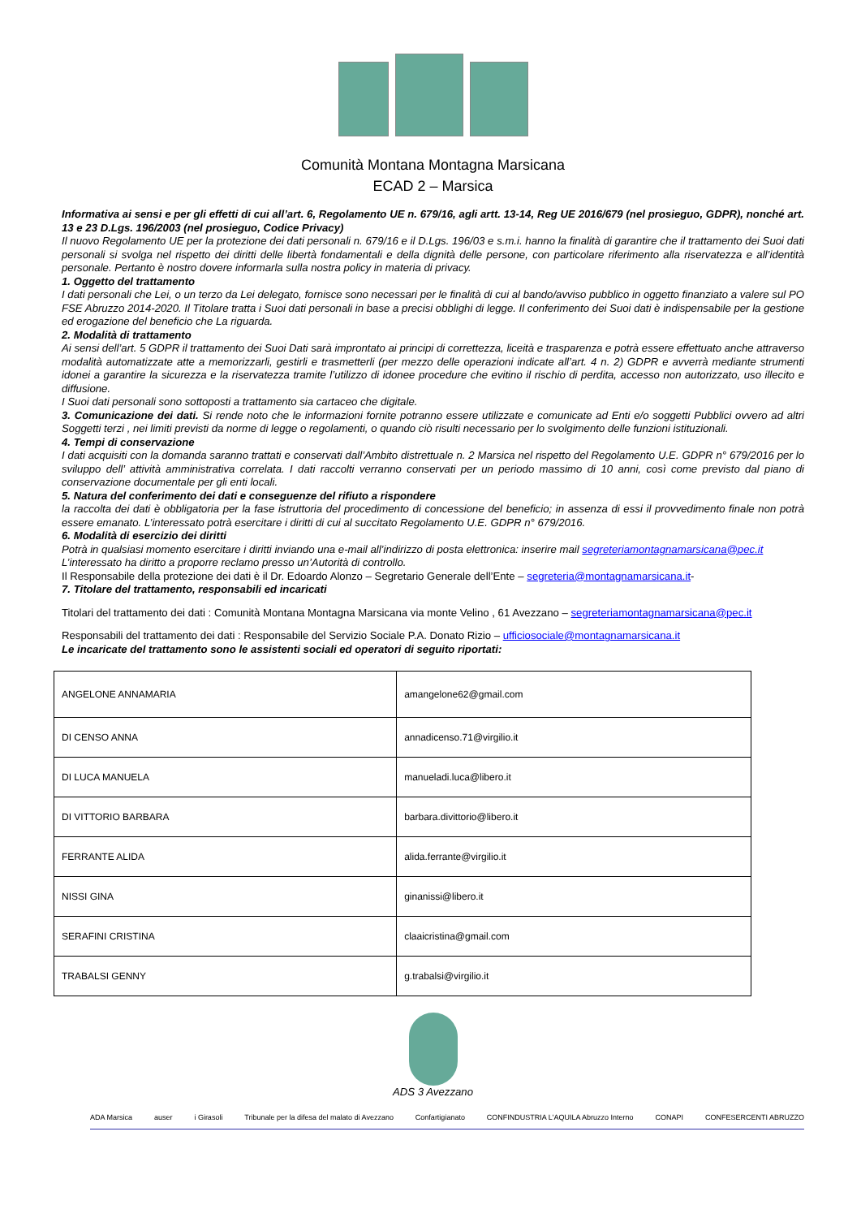Comunità Montana Montagna Marsicana
ECAD 2 – Marsica
Informativa ai sensi e per gli effetti di cui all’art. 6, Regolamento UE n. 679/16, agli artt. 13-14, Reg UE 2016/679 (nel prosieguo, GDPR), nonché art. 13 e 23 D.Lgs. 196/2003 (nel prosieguo, Codice Privacy)
Il nuovo Regolamento UE per la protezione dei dati personali n. 679/16 e il D.Lgs. 196/03 e s.m.i. hanno la finalità di garantire che il trattamento dei Suoi dati personali si svolga nel rispetto dei diritti delle libertà fondamentali e della dignità delle persone, con particolare riferimento alla riservatezza e all’identità personale. Pertanto è nostro dovere informarla sulla nostra policy in materia di privacy.
1. Oggetto del trattamento
I dati personali che Lei, o un terzo da Lei delegato, fornisce sono necessari per le finalità di cui al bando/avviso pubblico in oggetto finanziato a valere sul PO FSE Abruzzo 2014-2020. Il Titolare tratta i Suoi dati personali in base a precisi obblighi di legge. Il conferimento dei Suoi dati è indispensabile per la gestione ed erogazione del beneficio che La riguarda.
2. Modalità di trattamento
Ai sensi dell’art. 5 GDPR il trattamento dei Suoi Dati sarà improntato ai principi di correttezza, liceità e trasparenza e potrà essere effettuato anche attraverso modalità automatizzate atte a memorizzarli, gestirli e trasmetterli (per mezzo delle operazioni indicate all’art. 4 n. 2) GDPR e avverrà mediante strumenti idonei a garantire la sicurezza e la riservatezza tramite l’utilizzo di idonee procedure che evitino il rischio di perdita, accesso non autorizzato, uso illecito e diffusione.
I Suoi dati personali sono sottoposti a trattamento sia cartaceo che digitale.
3. Comunicazione dei dati. Si rende noto che le informazioni fornite potranno essere utilizzate e comunicate ad Enti e/o soggetti Pubblici ovvero ad altri Soggetti terzi , nei limiti previsti da norme di legge o regolamenti, o quando ciò risulti necessario per lo svolgimento delle funzioni istituzionali.
4. Tempi di conservazione
I dati acquisiti con la domanda saranno trattati e conservati dall’Ambito distrettuale n. 2 Marsica nel rispetto del Regolamento U.E. GDPR n° 679/2016 per lo sviluppo dell’ attività amministrativa correlata. I dati raccolti verranno conservati per un periodo massimo di 10 anni, così come previsto dal piano di conservazione documentale per gli enti locali.
5. Natura del conferimento dei dati e conseguenze del rifiuto a rispondere
la raccolta dei dati è obbligatoria per la fase istruttoria del procedimento di concessione del beneficio; in assenza di essi il provvedimento finale non potrà essere emanato. L’interessato potrà esercitare i diritti di cui al succitato Regolamento U.E. GDPR n° 679/2016.
6. Modalità di esercizio dei diritti
Potrà in qualsiasi momento esercitare i diritti inviando una e-mail all’indirizzo di posta elettronica: inserire mail segreteriamontagnamarsicana@pec.it
L’interessato ha diritto a proporre reclamo presso un’Autorità di controllo.
Il Responsabile della protezione dei dati è il Dr. Edoardo Alonzo – Segretario Generale dell’Ente – segreteria@montagnamarsicana.it-
7. Titolare del trattamento, responsabili ed incaricati
Titolari del trattamento dei dati : Comunità Montana Montagna Marsicana via monte Velino , 61 Avezzano – segreteriamontagnamarsicana@pec.it
Responsabili del trattamento dei dati : Responsabile del Servizio Sociale P.A. Donato Rizio – ufficiosociale@montagnamarsicana.it
Le incaricate del trattamento sono le assistenti sociali ed operatori di seguito riportati:
| ANGELONE ANNAMARIA | amangelone62@gmail.com |
| DI CENSO ANNA | annadicenso.71@virgilio.it |
| DI LUCA MANUELA | manueladi.luca@libero.it |
| DI VITTORIO BARBARA | barbara.divittorio@libero.it |
| FERRANTE ALIDA | alida.ferrante@virgilio.it |
| NISSI GINA | ginanissi@libero.it |
| SERAFINI CRISTINA | claaicristina@gmail.com |
| TRABALSI GENNY | g.trabalsi@virgilio.it |
ADS 3 Avezzano
ADA Marsica auser i Girasoli Tribunale per la difesa del malato di Avezzano Confartigianato CONFINDUSTRIA L'AQUILA Abruzzo Interno CONAPI CONFESERCENTI ABRUZZO